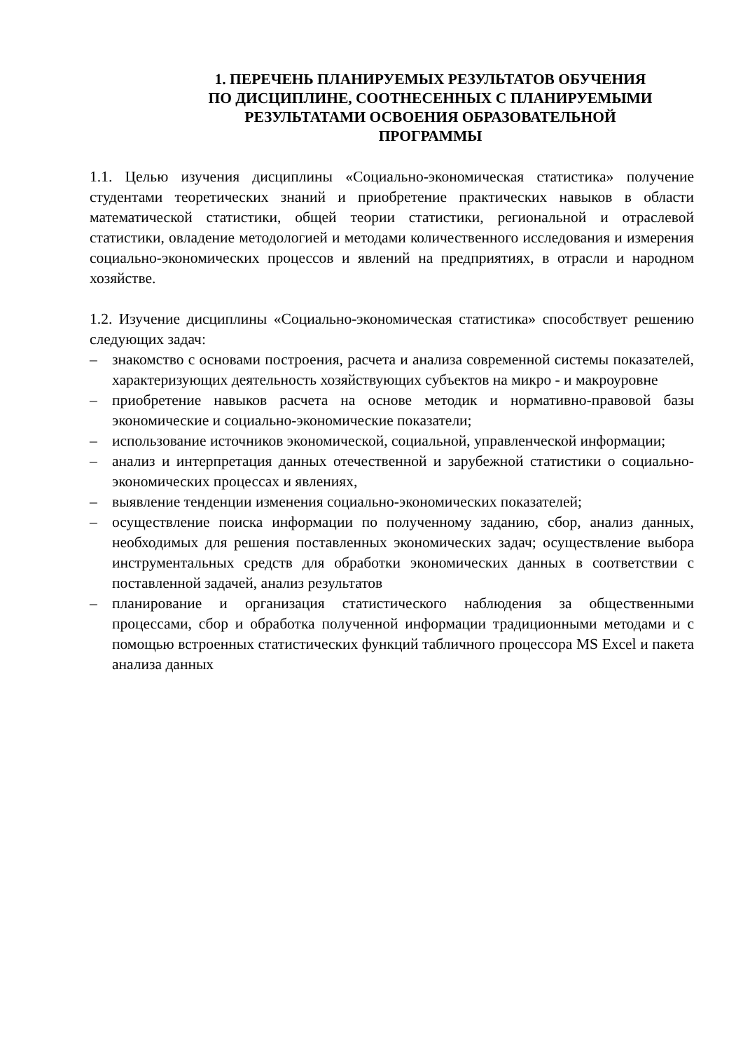1. ПЕРЕЧЕНЬ ПЛАНИРУЕМЫХ РЕЗУЛЬТАТОВ ОБУЧЕНИЯ
ПО ДИСЦИПЛИНЕ, СООТНЕСЕННЫХ С ПЛАНИРУЕМЫМИ
РЕЗУЛЬТАТАМИ ОСВОЕНИЯ ОБРАЗОВАТЕЛЬНОЙ
ПРОГРАММЫ
1.1. Целью изучения дисциплины «Социально-экономическая статистика» получение студентами теоретических знаний и приобретение практических навыков в области математической статистики, общей теории статистики, региональной и отраслевой статистики, овладение методологией и методами количественного исследования и измерения социально-экономических процессов и явлений на предприятиях, в отрасли и народном хозяйстве.
1.2. Изучение дисциплины «Социально-экономическая статистика» способствует решению следующих задач:
– знакомство с основами построения, расчета и анализа современной системы показателей, характеризующих деятельность хозяйствующих субъектов на микро - и макроуровне
– приобретение навыков расчета на основе методик и нормативно-правовой базы экономические и социально-экономические показатели;
– использование источников экономической, социальной, управленческой информации;
– анализ и интерпретация данных отечественной и зарубежной статистики о социально-экономических процессах и явлениях,
– выявление тенденции изменения социально-экономических показателей;
– осуществление поиска информации по полученному заданию, сбор, анализ данных, необходимых для решения поставленных экономических задач; осуществление выбора инструментальных средств для обработки экономических данных в соответствии с поставленной задачей, анализ результатов
– планирование и организация статистического наблюдения за общественными процессами, сбор и обработка полученной информации традиционными методами и с помощью встроенных статистических функций табличного процессора MS Excel и пакета анализа данных